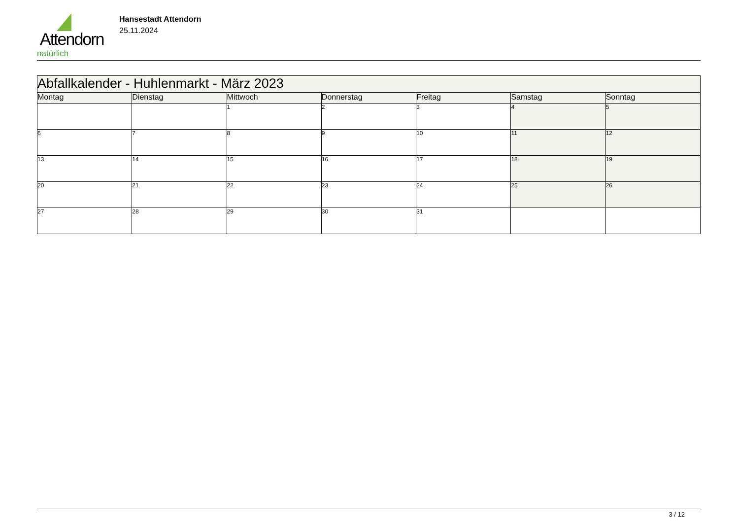Attendorn
natürlich
Hansestadt Attendorn
25.11.2024
| Abfallkalender - Huhlenmarkt - März 2023 | | | | | | |
| --- | --- | --- | --- | --- | --- | --- |
| Montag | Dienstag | Mittwoch | Donnerstag | Freitag | Samstag | Sonntag |
| | | 1 | 2 | 3 | 4 | 5 |
| 6 | 7 | 8 | 9 | 10 | 11 | 12 |
| 13 | 14 | 15 | 16 | 17 | 18 | 19 |
| 20 | 21 | 22 | 23 | 24 | 25 | 26 |
| 27 | 28 | 29 | 30 | 31 | | |
3 / 12